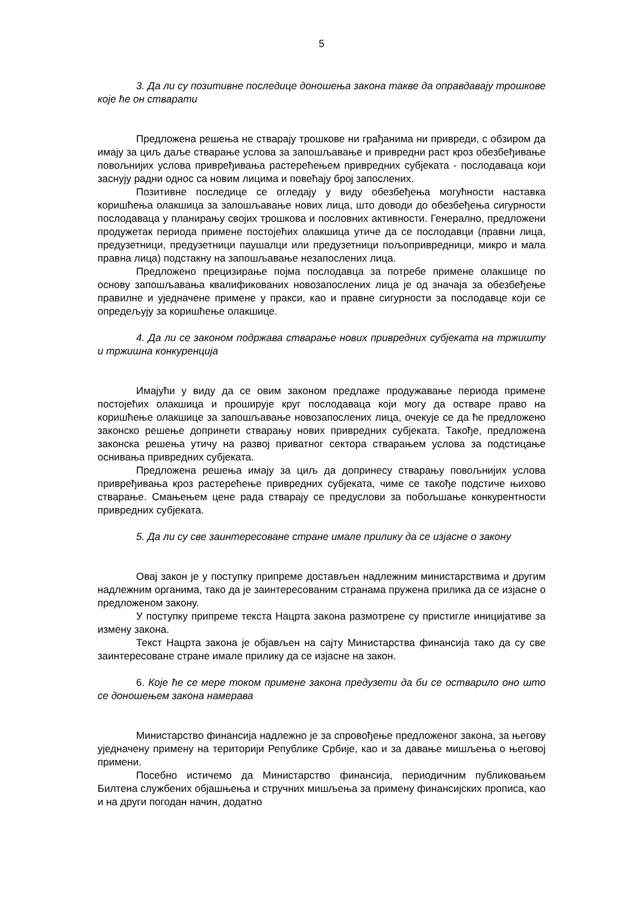5
3. Да ли су позитивне последице доношења закона такве да оправдавају трошкове које ће он стварати
Предложена решења не стварају трошкове ни грађанима ни привреди, с обзиром да имају за циљ даље стварање услова за запошљавање и привредни раст кроз обезбеђивање повољнијих услова привређивања растерећењем привредних субјеката - послодаваца који заснују радни однос са новим лицима и повећају број запослених.
Позитивне последице се огледају у виду обезбеђења могућности наставка коришћења олакшица за запошљавање нових лица, што доводи до обезбеђења сигурности послодаваца у планирању својих трошкова и пословних активности. Генерално, предложени продужетак периода примене постојећих олакшица утиче да се послодавци (правни лица, предузетници, предузетници паушалци или предузетници пољопривредници, микро и мала правна лица) подстакну на запошљавање незапослених лица.
Предложено прецизирање појма послодавца за потребе примене олакшице по основу запошљавања квалификованих новозапослених лица је од значаја за обезбеђење правилне и уједначене примене у пракси, као и правне сигурности за послодавце који се опредељују за коришћење олакшице.
4. Да ли се законом подржава стварање нових привредних субјеката на тржишту и тржишна конкуренција
Имајући у виду да се овим законом предлаже продужавање периода примене постојећих олакшица и проширује круг послодаваца који могу да остваре право на коришћење олакшице за запошљавање новозапослених лица, очекује се да ће предложено законско решење допринети стварању нових привредних субјеката. Такође, предложена законска решења утичу на развој приватног сектора стварањем услова за подстицање оснивања привредних субјеката.
Предложена решења имају за циљ да допринесу стварању повољнијих услова привређивања кроз растерећење привредних субјеката, чиме се такође подстиче њихово стварање. Смањењем цене рада стварају се предуслови за побољшање конкурентности привредних субјеката.
5. Да ли су све заинтересоване стране имале прилику да се изјасне о закону
Овај закон је у поступку припреме достављен надлежним министарствима и другим надлежним органима, тако да је заинтересованим странама пружена прилика да се изјасне о предложеном закону.
У поступку припреме текста Нацрта закона размотрене су пристигле иницијативе за измену закона.
Текст Нацрта закона је објављен на сајту Министарства финансија тако да су све заинтересоване стране имале прилику да се изјасне на закон.
6. Које ће се мере током примене закона предузети да би се остварило оно што се доношењем закона намерава
Министарство финансија надлежно је за спровођење предложеног закона, за његову уједначену примену на територији Републике Србије, као и за давање мишљења о његовој примени.
Посебно истичемо да Министарство финансија, периодичним публиковањем Билтена службених објашњења и стручних мишљења за примену финансијских прописа, као и на други погодан начин, додатно